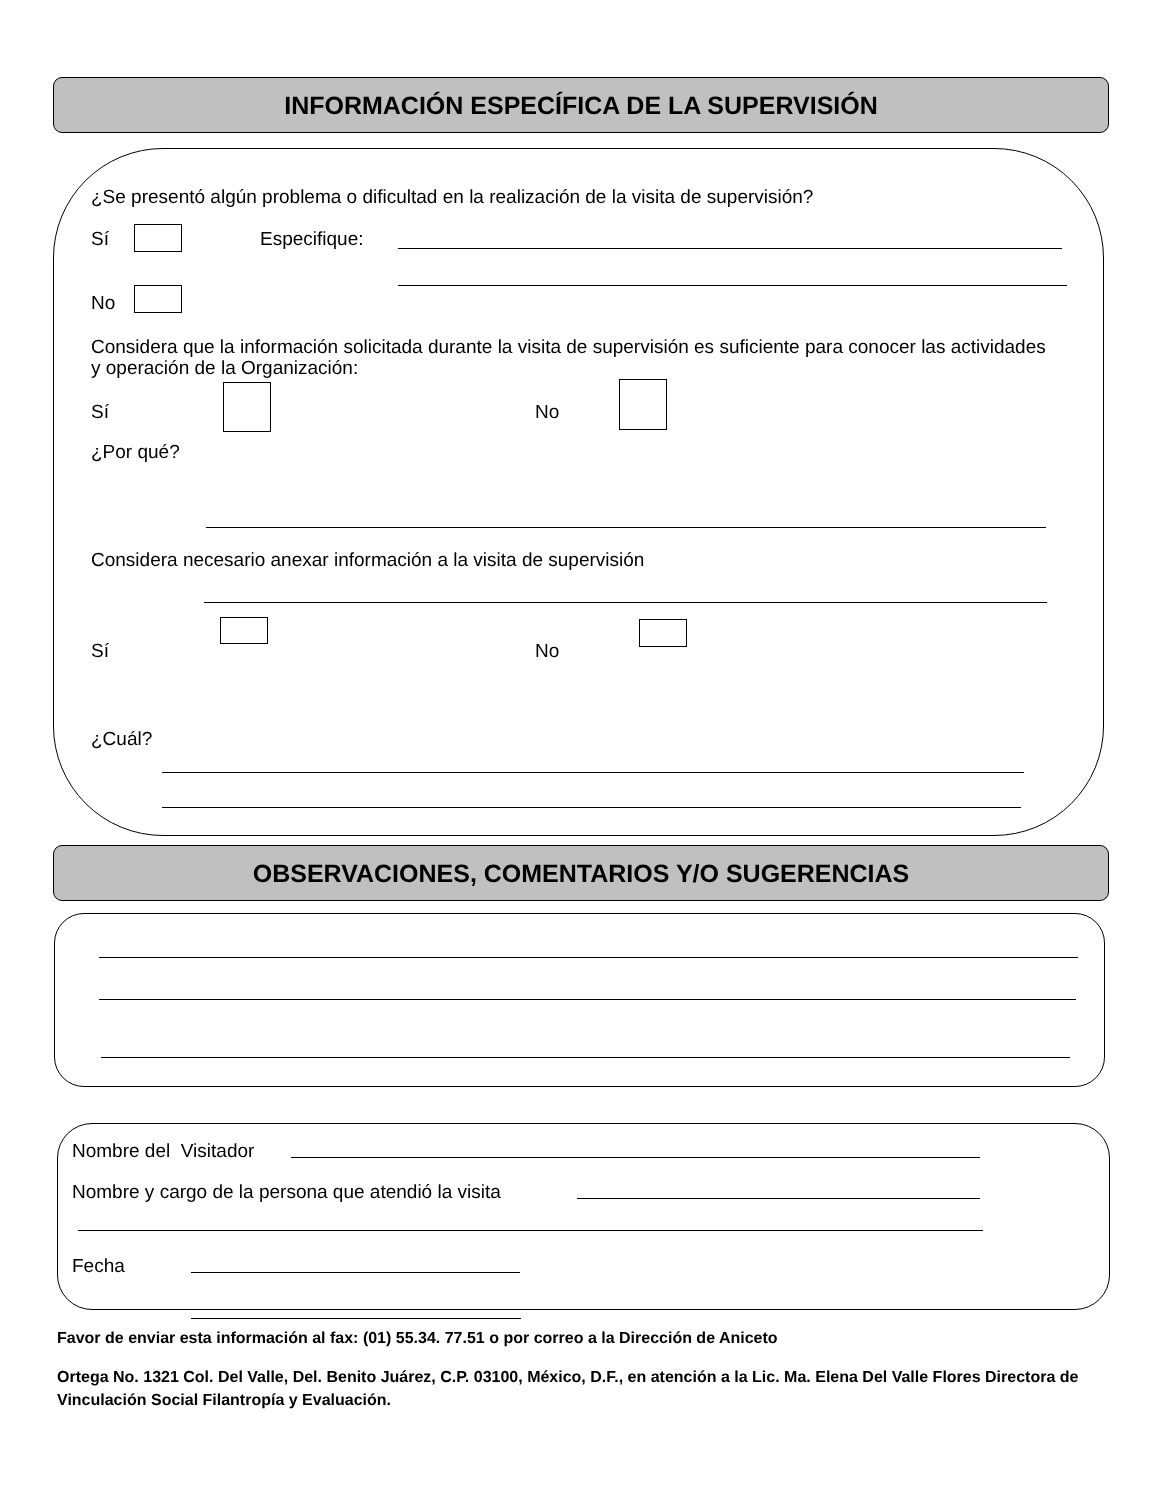INFORMACIÓN ESPECÍFICA DE LA SUPERVISIÓN
¿Se presentó algún problema o dificultad en la realización de la visita de supervisión?
Sí Especifique:
No
Considera que la información solicitada durante la visita de supervisión es suficiente para conocer las actividades y operación de la Organización:
Sí No
¿Por qué?
Considera necesario anexar información a la visita de supervisión
Sí No
¿Cuál?
OBSERVACIONES, COMENTARIOS Y/O SUGERENCIAS
Nombre del Visitador
Nombre y cargo de la persona que atendió la visita
Fecha
Favor de enviar esta información al fax: (01) 55.34. 77.51 o por correo a la Dirección de Aniceto
Ortega No. 1321 Col. Del Valle, Del. Benito Juárez, C.P. 03100, México, D.F., en atención a la Lic. Ma. Elena Del Valle Flores Directora de Vinculación Social Filantropía y Evaluación.